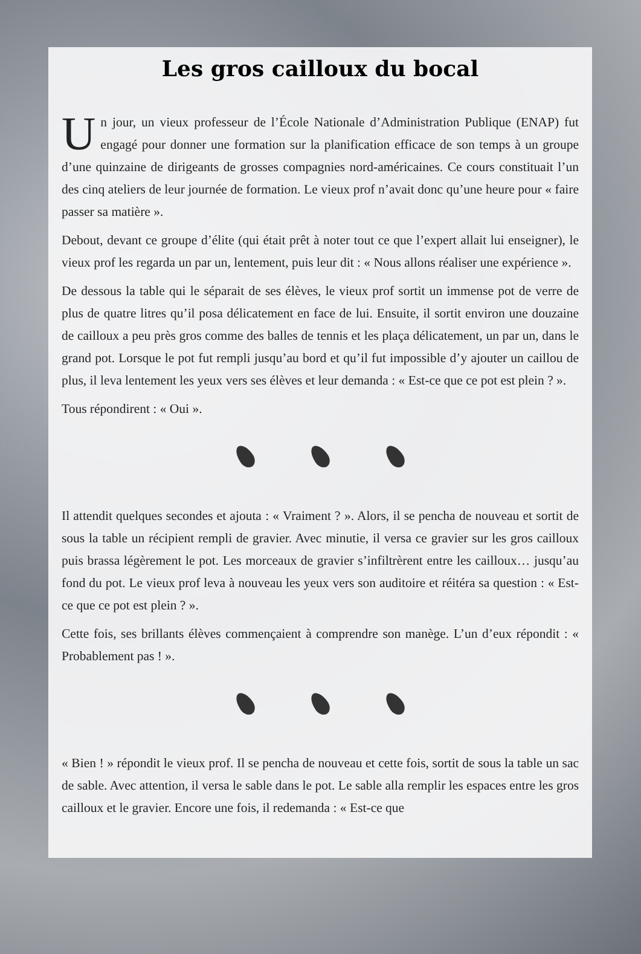Les gros cailloux du bocal
Un jour, un vieux professeur de l’École Nationale d’Administration Publique (ENAP) fut engagé pour donner une formation sur la planification efficace de son temps à un groupe d’une quinzaine de dirigeants de grosses compagnies nord-américaines. Ce cours constituait l’un des cinq ateliers de leur journée de formation. Le vieux prof n’avait donc qu’une heure pour « faire passer sa matière ».
Debout, devant ce groupe d’élite (qui était prêt à noter tout ce que l’expert allait lui enseigner), le vieux prof les regarda un par un, lentement, puis leur dit : « Nous allons réaliser une expérience ».
De dessous la table qui le séparait de ses élèves, le vieux prof sortit un immense pot de verre de plus de quatre litres qu’il posa délicatement en face de lui. Ensuite, il sortit environ une douzaine de cailloux a peu près gros comme des balles de tennis et les plaça délicatement, un par un, dans le grand pot. Lorsque le pot fut rempli jusqu’au bord et qu’il fut impossible d’y ajouter un caillou de plus, il leva lentement les yeux vers ses élèves et leur demanda : « Est-ce que ce pot est plein ? ».
Tous répondirent : « Oui ».
Il attendit quelques secondes et ajouta : « Vraiment ? ». Alors, il se pencha de nouveau et sortit de sous la table un récipient rempli de gravier. Avec minutie, il versa ce gravier sur les gros cailloux puis brassa légèrement le pot. Les morceaux de gravier s’infiltrèrent entre les cailloux… jusqu’au fond du pot. Le vieux prof leva à nouveau les yeux vers son auditoire et réitéra sa question : « Est-ce que ce pot est plein ? ».
Cette fois, ses brillants élèves commençaient à comprendre son manège. L’un d’eux répondit : « Probablement pas ! ».
« Bien ! » répondit le vieux prof. Il se pencha de nouveau et cette fois, sortit de sous la table un sac de sable. Avec attention, il versa le sable dans le pot. Le sable alla remplir les espaces entre les gros cailloux et le gravier. Encore une fois, il redemanda : « Est-ce que